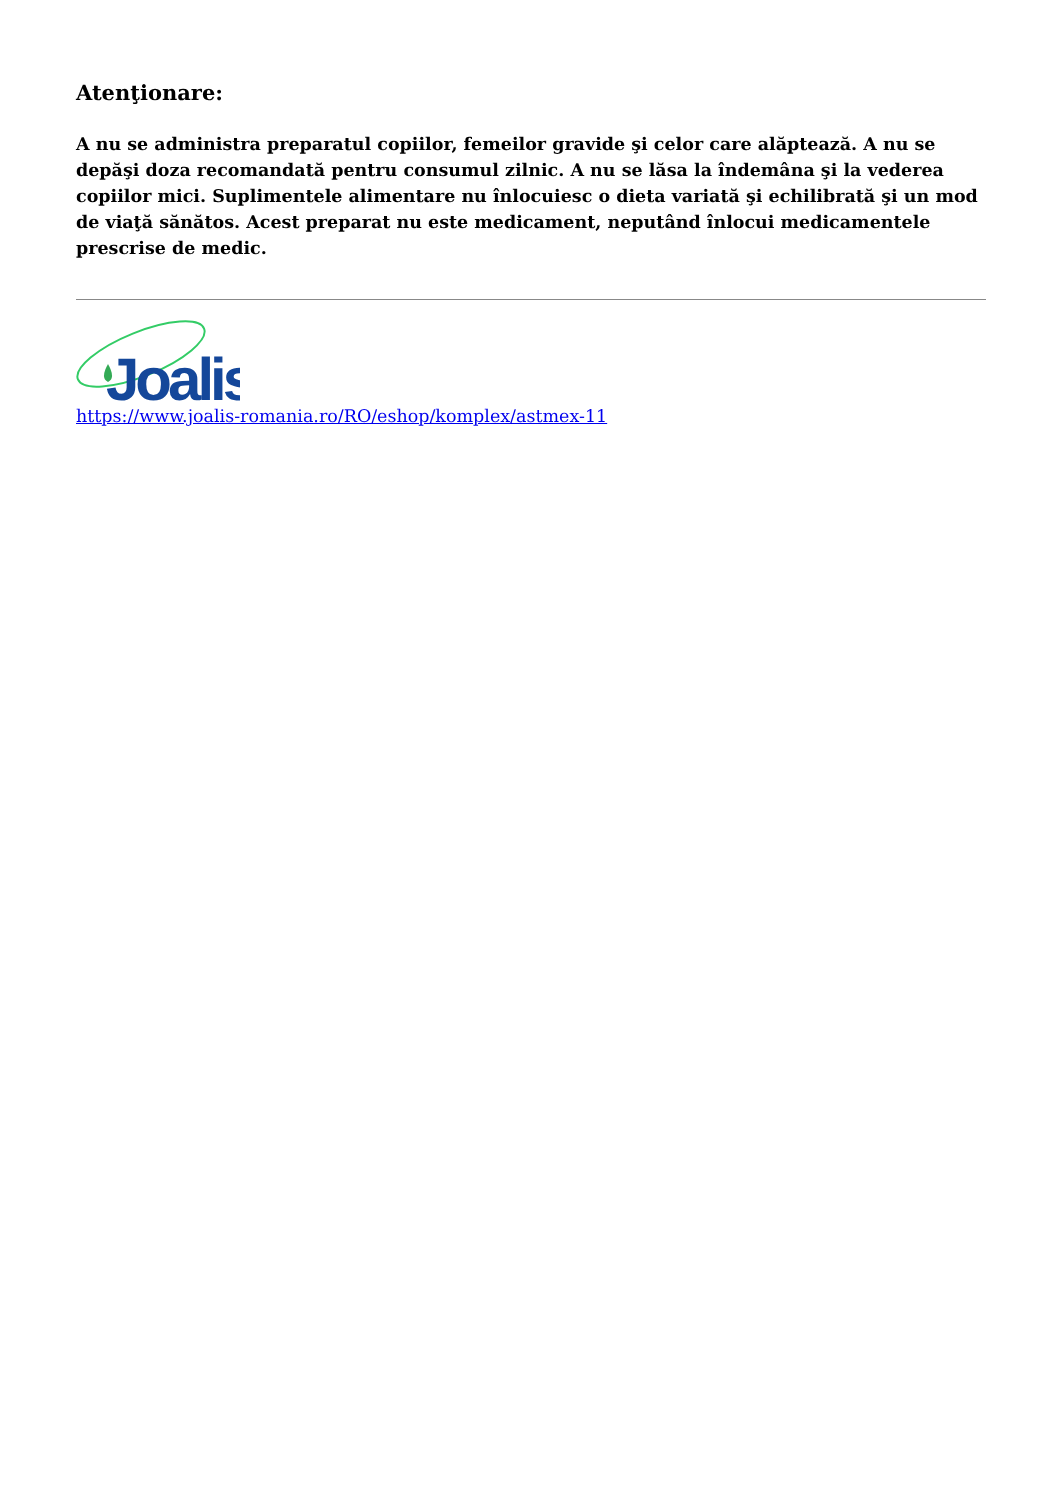Atenţionare:
A nu se administra preparatul copiilor, femeilor gravide şi celor care alăptează. A nu se depăşi doza recomandată pentru consumul zilnic. A nu se lăsa la îndemâna şi la vederea copiilor mici. Suplimentele alimentare nu înlocuiesc o dieta variată şi echilibrată şi un mod de viaţă sănătos. Acest preparat nu este medicament, neputând înlocui medicamentele prescrise de medic.
Joalis
https://www.joalis-romania.ro/RO/eshop/komplex/astmex-11